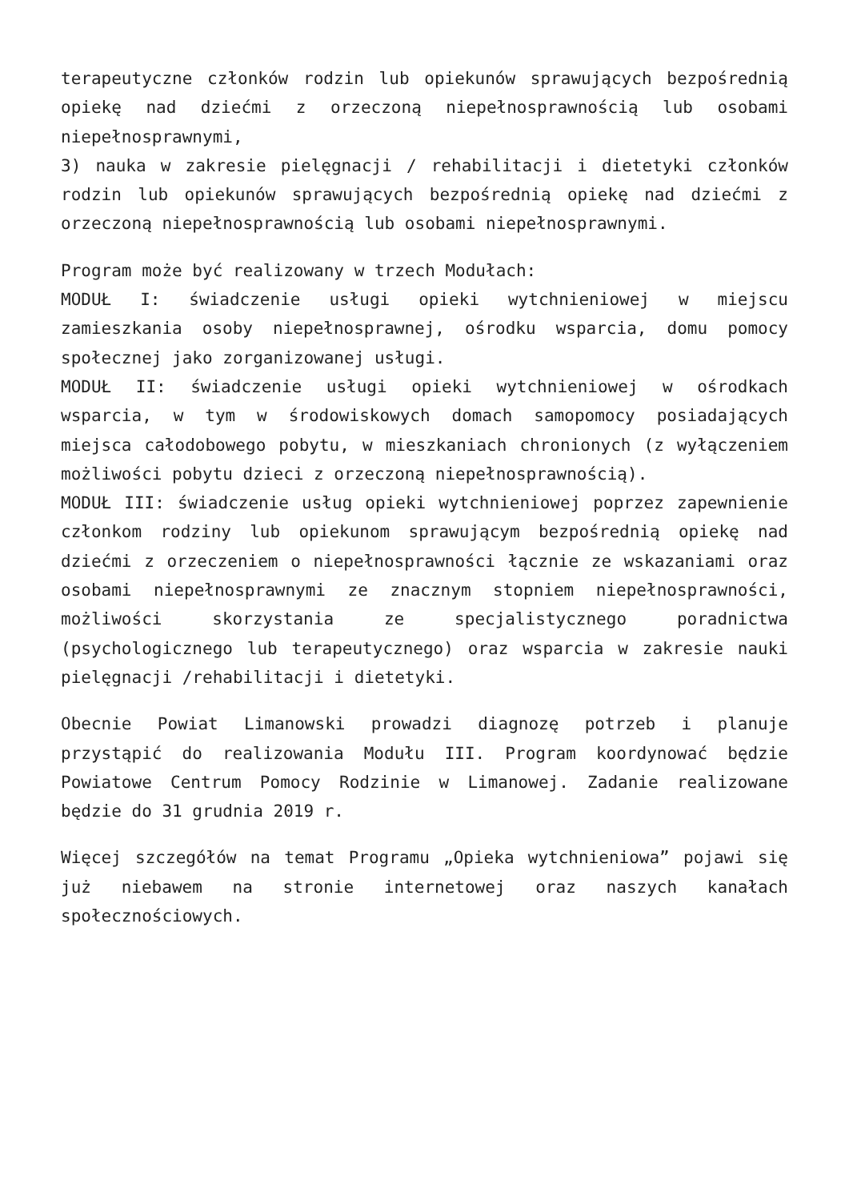terapeutyczne członków rodzin lub opiekunów sprawujących bezpośrednią opiekę nad dziećmi z orzeczoną niepełnosprawnością lub osobami niepełnosprawnymi,
3) nauka w zakresie pielęgnacji / rehabilitacji i dietetyki członków rodzin lub opiekunów sprawujących bezpośrednią opiekę nad dziećmi z orzeczoną niepełnosprawnością lub osobami niepełnosprawnymi.
Program może być realizowany w trzech Modułach:
MODUŁ I: świadczenie usługi opieki wytchnieniowej w miejscu zamieszkania osoby niepełnosprawnej, ośrodku wsparcia, domu pomocy społecznej jako zorganizowanej usługi.
MODUŁ II: świadczenie usługi opieki wytchnieniowej w ośrodkach wsparcia, w tym w środowiskowych domach samopomocy posiadających miejsca całodobowego pobytu, w mieszkaniach chronionych (z wyłączeniem możliwości pobytu dzieci z orzeczoną niepełnosprawnością).
MODUŁ III: świadczenie usług opieki wytchnieniowej poprzez zapewnienie członkom rodziny lub opiekunom sprawującym bezpośrednią opiekę nad dziećmi z orzeczeniem o niepełnosprawności łącznie ze wskazaniami oraz osobami niepełnosprawnymi ze znacznym stopniem niepełnosprawności, możliwości skorzystania ze specjalistycznego poradnictwa (psychologicznego lub terapeutycznego) oraz wsparcia w zakresie nauki pielęgnacji /rehabilitacji i dietetyki.
Obecnie Powiat Limanowski prowadzi diagnozę potrzeb i planuje przystąpić do realizowania Modułu III. Program koordynować będzie Powiatowe Centrum Pomocy Rodzinie w Limanowej. Zadanie realizowane będzie do 31 grudnia 2019 r.
Więcej szczegółów na temat Programu „Opieka wytchnieniowa” pojawi się już niebawem na stronie internetowej oraz naszych kanałach społecznościowych.